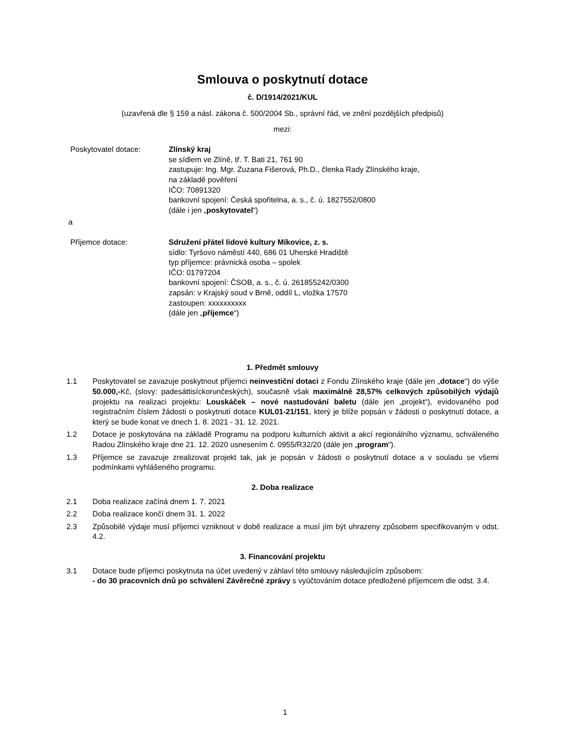Smlouva o poskytnutí dotace
č. D/1914/2021/KUL
(uzavřená dle § 159 a násl. zákona č. 500/2004 Sb., správní řád, ve znění pozdějších předpisů)
mezi:
Poskytovatel dotace: Zlínský kraj
se sídlem ve Zlíně, tř. T. Bati 21, 761 90
zastupuje: Ing. Mgr. Zuzana Fišerová, Ph.D., členka Rady Zlínského kraje,
na základě pověření
IČO: 70891320
bankovní spojení: Česká spořitelna, a. s., č. ú. 1827552/0800
(dále i jen „poskytovatel“)
a
Příjemce dotace: Sdružení přátel lidové kultury Míkovice, z. s.
sídlo: Tyršovo náměstí 440, 686 01 Uherské Hradiště
typ příjemce: právnická osoba – spolek
IČO: 01797204
bankovní spojení: ČSOB, a. s., č. ú. 261855242/0300
zapsán: v Krajský soud v Brně, oddíl L, vložka 17570
zastoupen: xxxxxxxxxx
(dále jen „příjemce“)
1. Předmět smlouvy
1.1 Poskytovatel se zavazuje poskytnout příjemci neinvestiční dotaci z Fondu Zlínského kraje (dále jen „dotace“) do výše 50.000,-Kč, (slovy: padesáttisíckorunčeských), současně však maximálně 28,57% celkových způsobilých výdajů projektu na realizaci projektu: Louskáček – nové nastudování baletu (dále jen „projekt“), evidovaného pod registračním číslem žádosti o poskytnutí dotace KUL01-21/151, který je blíže popsán v žádosti o poskytnutí dotace, a který se bude konat ve dnech 1. 8. 2021 - 31. 12. 2021.
1.2 Dotace je poskytována na základě Programu na podporu kulturních aktivit a akcí regionálního významu, schváleného Radou Zlínského kraje dne 21. 12. 2020 usnesením č. 0955/R32/20 (dále jen „program“).
1.3 Příjemce se zavazuje zrealizovat projekt tak, jak je popsán v žádosti o poskytnutí dotace a v souladu se všemi podmínkami vyhlášeného programu.
2. Doba realizace
2.1 Doba realizace začíná dnem 1. 7. 2021
2.2 Doba realizace končí dnem 31. 1. 2022
2.3 Způsobilé výdaje musí příjemci vzniknout v době realizace a musí jím být uhrazeny způsobem specifikovaným v odst. 4.2.
3. Financování projektu
3.1 Dotace bude příjemci poskytnuta na účet uvedený v záhlaví této smlouvy následujícím způsobem:
- do 30 pracovních dnů po schválení Závěrečné zprávy s vyúčtováním dotace předložené příjemcem dle odst. 3.4.
1